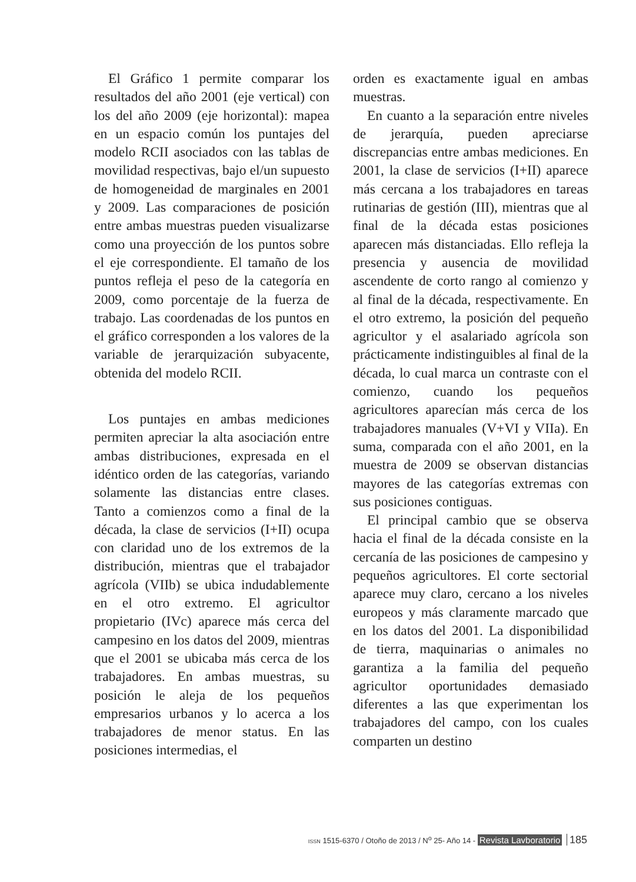El Gráfico 1 permite comparar los resultados del año 2001 (eje vertical) con los del año 2009 (eje horizontal): mapea en un espacio común los puntajes del modelo RCII asociados con las tablas de movilidad respectivas, bajo el/un supuesto de homogeneidad de marginales en 2001 y 2009. Las comparaciones de posición entre ambas muestras pueden visualizarse como una proyección de los puntos sobre el eje correspondiente. El tamaño de los puntos refleja el peso de la categoría en 2009, como porcentaje de la fuerza de trabajo. Las coordenadas de los puntos en el gráfico corresponden a los valores de la variable de jerarquización subyacente, obtenida del modelo RCII.
Los puntajes en ambas mediciones permiten apreciar la alta asociación entre ambas distribuciones, expresada en el idéntico orden de las categorías, variando solamente las distancias entre clases. Tanto a comienzos como a final de la década, la clase de servicios (I+II) ocupa con claridad uno de los extremos de la distribución, mientras que el trabajador agrícola (VIIb) se ubica indudablemente en el otro extremo. El agricultor propietario (IVc) aparece más cerca del campesino en los datos del 2009, mientras que el 2001 se ubicaba más cerca de los trabajadores. En ambas muestras, su posición le aleja de los pequeños empresarios urbanos y lo acerca a los trabajadores de menor status. En las posiciones intermedias, el
orden es exactamente igual en ambas muestras.
En cuanto a la separación entre niveles de jerarquía, pueden apreciarse discrepancias entre ambas mediciones. En 2001, la clase de servicios (I+II) aparece más cercana a los trabajadores en tareas rutinarias de gestión (III), mientras que al final de la década estas posiciones aparecen más distanciadas. Ello refleja la presencia y ausencia de movilidad ascendente de corto rango al comienzo y al final de la década, respectivamente. En el otro extremo, la posición del pequeño agricultor y el asalariado agrícola son prácticamente indistinguibles al final de la década, lo cual marca un contraste con el comienzo, cuando los pequeños agricultores aparecían más cerca de los trabajadores manuales (V+VI y VIIa). En suma, comparada con el año 2001, en la muestra de 2009 se observan distancias mayores de las categorías extremas con sus posiciones contiguas.
El principal cambio que se observa hacia el final de la década consiste en la cercanía de las posiciones de campesino y pequeños agricultores. El corte sectorial aparece muy claro, cercano a los niveles europeos y más claramente marcado que en los datos del 2001. La disponibilidad de tierra, maquinarias o animales no garantiza a la familia del pequeño agricultor oportunidades demasiado diferentes a las que experimentan los trabajadores del campo, con los cuales comparten un destino
ISSN 1515-6370 / Otoño de 2013 / N<sup>o</sup> 25- Año 14 - Revista Lavboratorio 185